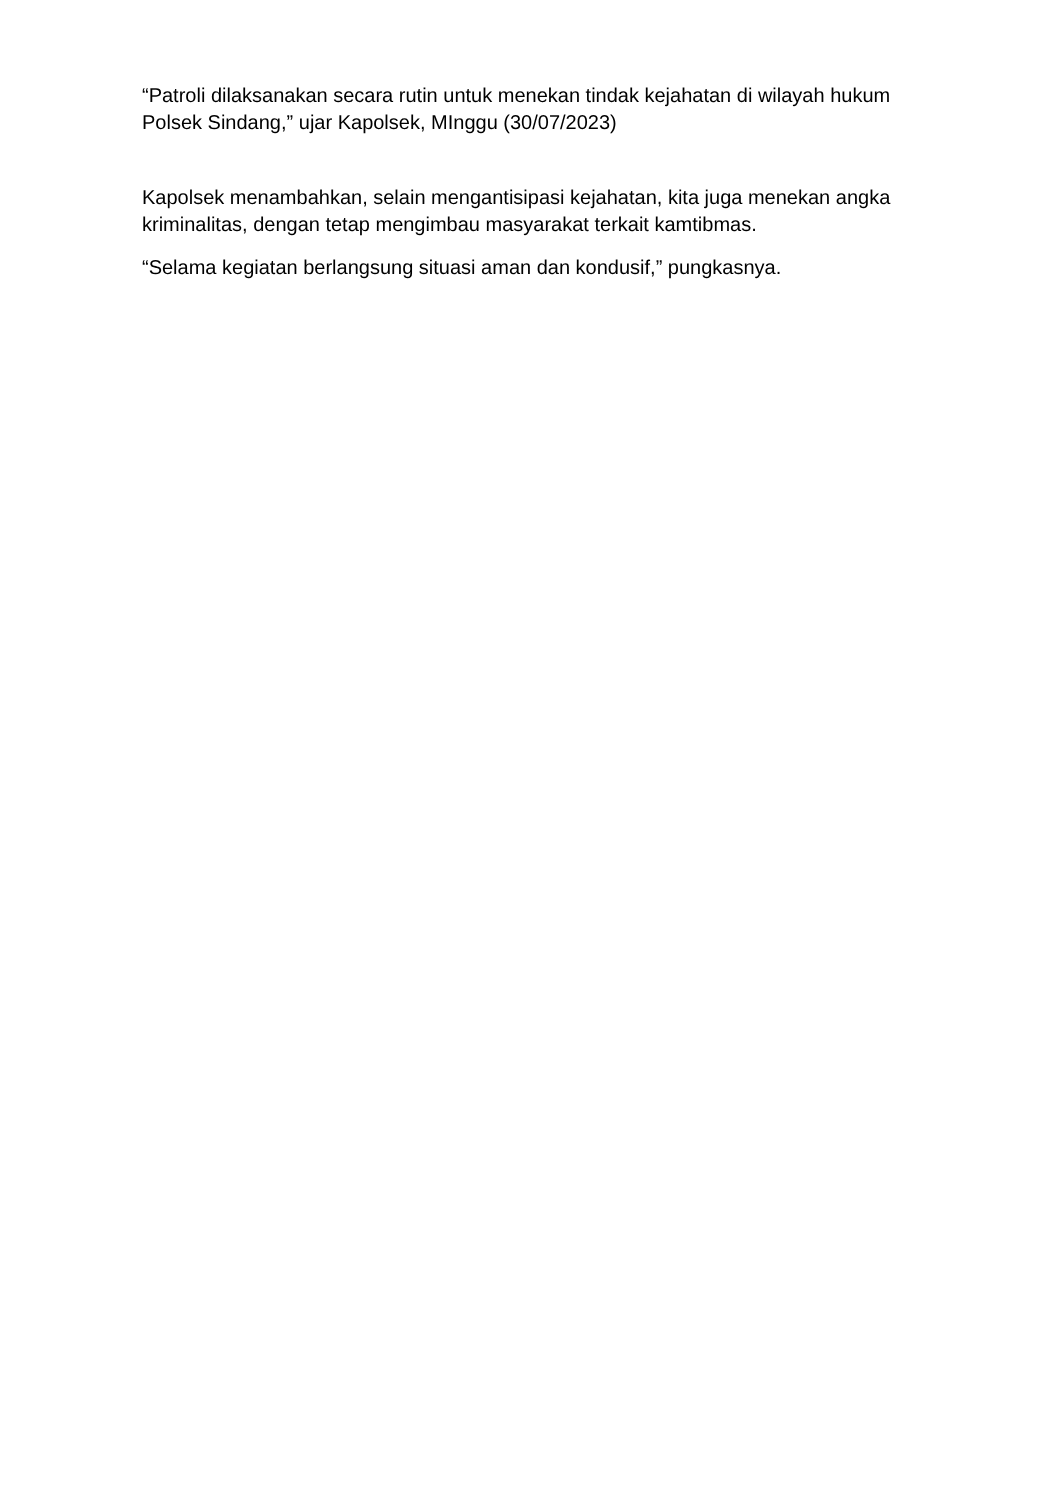“Patroli dilaksanakan secara rutin untuk menekan tindak kejahatan di wilayah hukum Polsek Sindang,” ujar Kapolsek, MInggu (30/07/2023)
Kapolsek menambahkan, selain mengantisipasi kejahatan, kita juga menekan angka kriminalitas, dengan tetap mengimbau masyarakat terkait kamtibmas.
“Selama kegiatan berlangsung situasi aman dan kondusif,” pungkasnya.